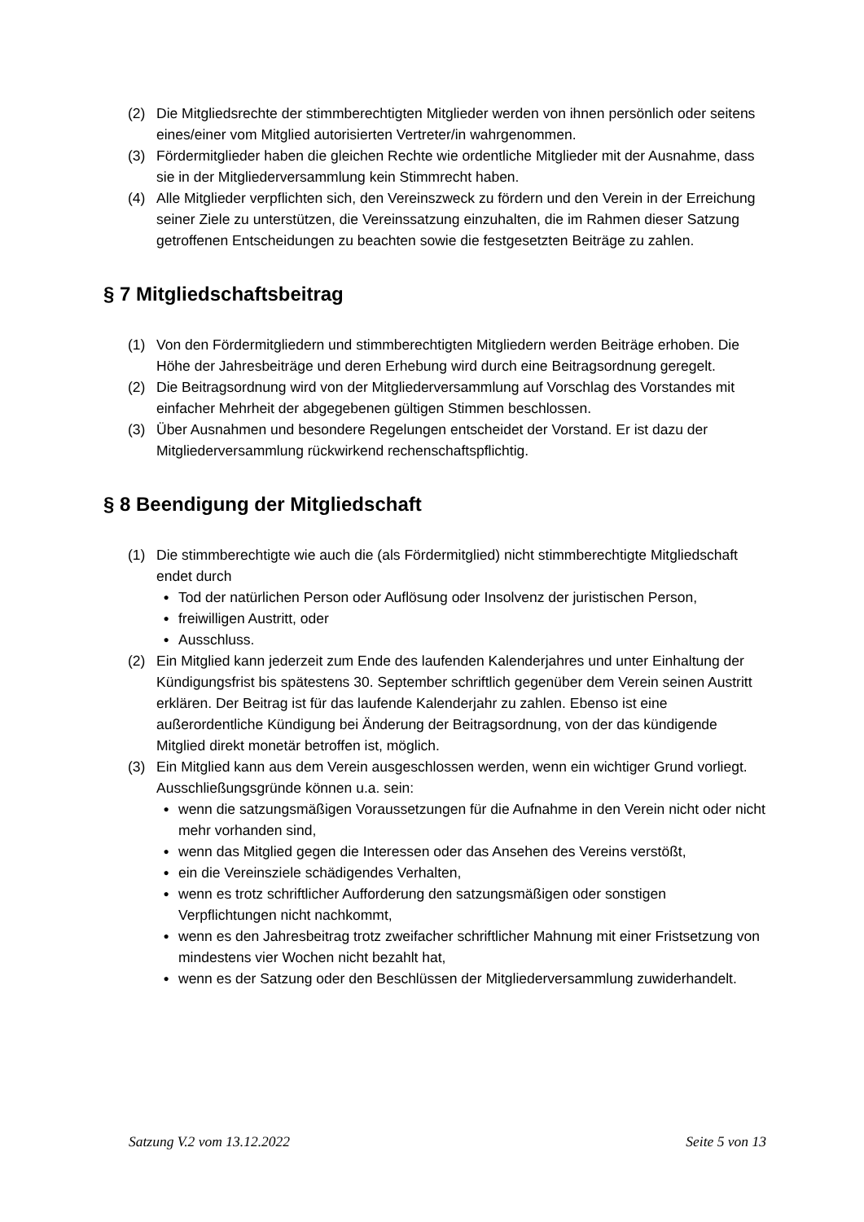(2) Die Mitgliedsrechte der stimmberechtigten Mitglieder werden von ihnen persönlich oder seitens eines/einer vom Mitglied autorisierten Vertreter/in wahrgenommen.
(3) Fördermitglieder haben die gleichen Rechte wie ordentliche Mitglieder mit der Ausnahme, dass sie in der Mitgliederversammlung kein Stimmrecht haben.
(4) Alle Mitglieder verpflichten sich, den Vereinszweck zu fördern und den Verein in der Erreichung seiner Ziele zu unterstützen, die Vereinssatzung einzuhalten, die im Rahmen dieser Satzung getroffenen Entscheidungen zu beachten sowie die festgesetzten Beiträge zu zahlen.
§ 7 Mitgliedschaftsbeitrag
(1) Von den Fördermitgliedern und stimmberechtigten Mitgliedern werden Beiträge erhoben. Die Höhe der Jahresbeiträge und deren Erhebung wird durch eine Beitragsordnung geregelt.
(2) Die Beitragsordnung wird von der Mitgliederversammlung auf Vorschlag des Vorstandes mit einfacher Mehrheit der abgegebenen gültigen Stimmen beschlossen.
(3) Über Ausnahmen und besondere Regelungen entscheidet der Vorstand. Er ist dazu der Mitgliederversammlung rückwirkend rechenschaftspflichtig.
§ 8 Beendigung der Mitgliedschaft
(1) Die stimmberechtigte wie auch die (als Fördermitglied) nicht stimmberechtigte Mitgliedschaft endet durch
● Tod der natürlichen Person oder Auflösung oder Insolvenz der juristischen Person,
● freiwilligen Austritt, oder
● Ausschluss.
(2) Ein Mitglied kann jederzeit zum Ende des laufenden Kalenderjahres und unter Einhaltung der Kündigungsfrist bis spätestens 30. September schriftlich gegenüber dem Verein seinen Austritt erklären. Der Beitrag ist für das laufende Kalenderjahr zu zahlen. Ebenso ist eine außerordentliche Kündigung bei Änderung der Beitragsordnung, von der das kündigende Mitglied direkt monetär betroffen ist, möglich.
(3) Ein Mitglied kann aus dem Verein ausgeschlossen werden, wenn ein wichtiger Grund vorliegt. Ausschließungsgründe können u.a. sein:
● wenn die satzungsmäßigen Voraussetzungen für die Aufnahme in den Verein nicht oder nicht mehr vorhanden sind,
● wenn das Mitglied gegen die Interessen oder das Ansehen des Vereins verstößt,
● ein die Vereinsziele schädigendes Verhalten,
● wenn es trotz schriftlicher Aufforderung den satzungsmäßigen oder sonstigen Verpflichtungen nicht nachkommt,
● wenn es den Jahresbeitrag trotz zweifacher schriftlicher Mahnung mit einer Fristsetzung von mindestens vier Wochen nicht bezahlt hat,
● wenn es der Satzung oder den Beschlüssen der Mitgliederversammlung zuwiderhandelt.
Satzung V.2 vom 13.12.2022 Seite 5 von 13